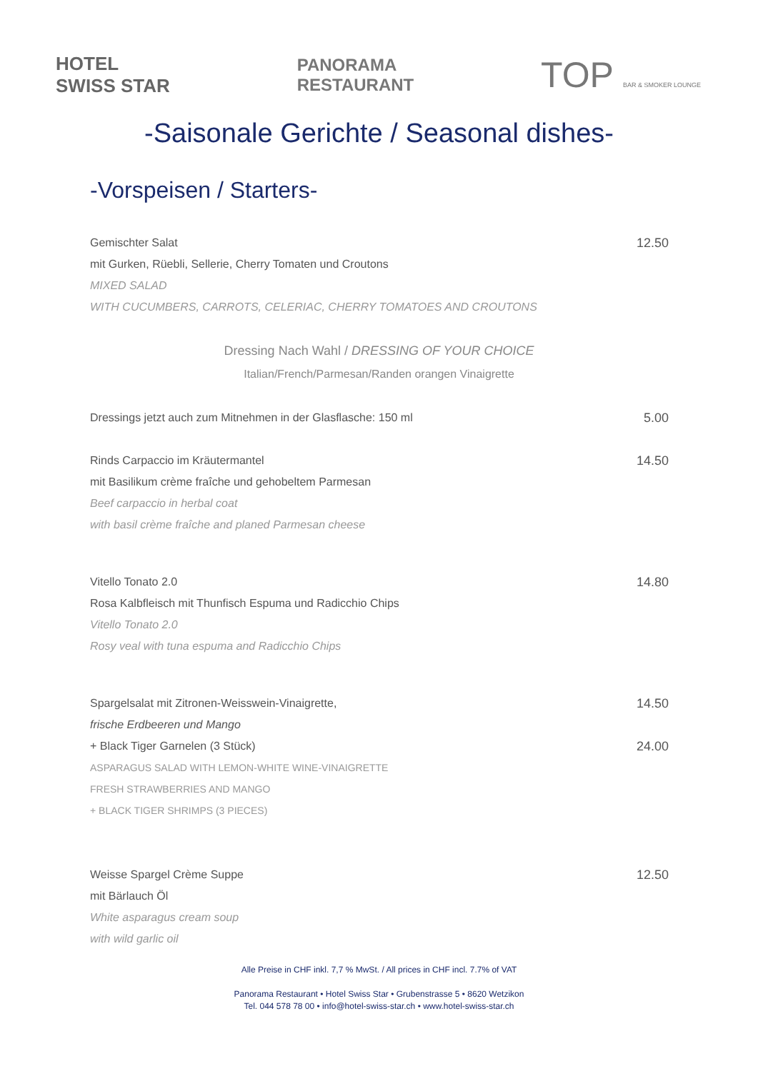HOTEL
SWISS STAR
PANORAMA
RESTAURANT
TOP BAR & SMOKER LOUNGE
-Saisonale Gerichte / Seasonal dishes-
-Vorspeisen / Starters-
Gemischter Salat
mit Gurken, Rüebli, Sellerie, Cherry Tomaten und Croutons
MIXED SALAD
WITH CUCUMBERS, CARROTS, CELERIAC, CHERRY TOMATOES AND CROUTONS
12.50
Dressing Nach Wahl / DRESSING OF YOUR CHOICE
Italian/French/Parmesan/Randen orangen Vinaigrette
Dressings jetzt auch zum Mitnehmen in der Glasflasche: 150 ml
5.00
Rinds Carpaccio im Kräutermantel
mit Basilikum crème fraîche und gehobeltem Parmesan
Beef carpaccio in herbal coat
with basil crème fraîche and planed Parmesan cheese
14.50
Vitello Tonato 2.0
Rosa Kalbfleisch mit Thunfisch Espuma und Radicchio Chips
Vitello Tonato 2.0
Rosy veal with tuna espuma and Radicchio Chips
14.80
Spargelsalat mit Zitronen-Weisswein-Vinaigrette,
frische Erdbeeren und Mango
+ Black Tiger Garnelen (3 Stück)
ASPARAGUS SALAD WITH LEMON-WHITE WINE-VINAIGRETTE
FRESH STRAWBERRIES AND MANGO
+ BLACK TIGER SHRIMPS (3 PIECES)
14.50
24.00
Weisse Spargel Crème Suppe
mit Bärlauch Öl
White asparagus cream soup
with wild garlic oil
12.50
Alle Preise in CHF inkl. 7,7 % MwSt. / All prices in CHF incl. 7.7% of VAT
Panorama Restaurant • Hotel Swiss Star • Grubenstrasse 5 • 8620 Wetzikon
Tel. 044 578 78 00 • info@hotel-swiss-star.ch • www.hotel-swiss-star.ch